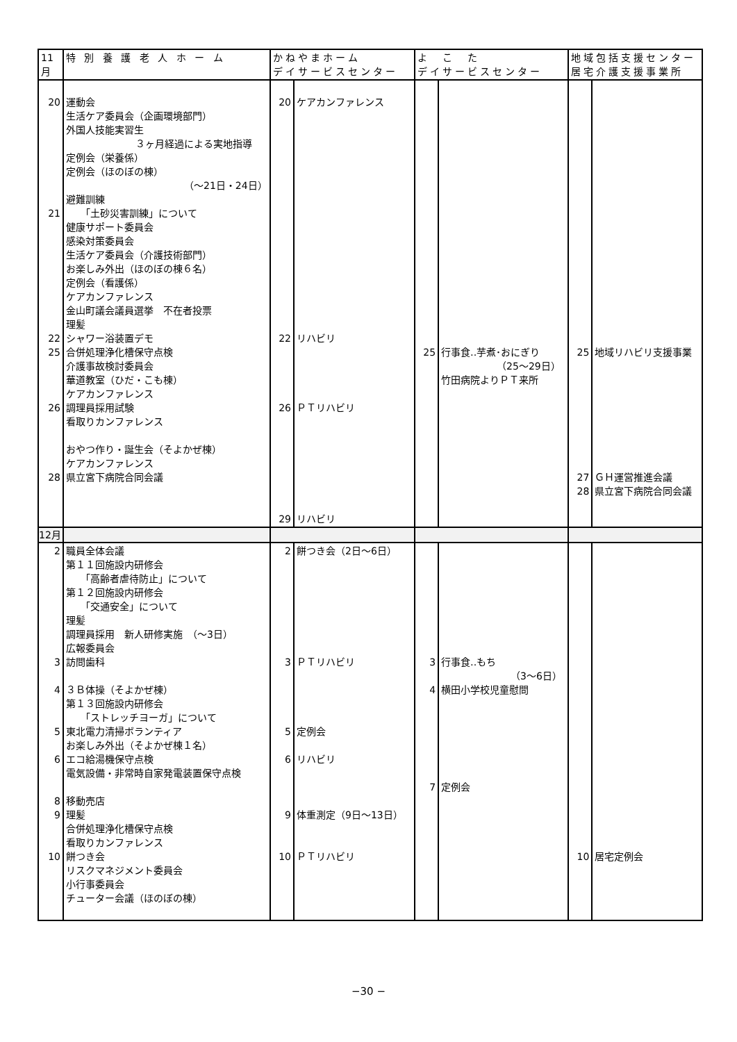| 11月 | 特 別 養 護 老 人 ホ ー ム | かねやまホーム デイサービスセンター | | よ こ た デイサービスセンター | | 地域包括支援センター 居宅介護支援事業所 | |
| --- | --- | --- | --- | --- | --- | --- | --- |
| 20 21 22 25 26 28 | 運動会 生活ケア委員会（企画環境部門） 外国人技能実習生 ３ヶ月経過による実地指導 定例会（栄養係） 定例会（ほのぼの棟） （～21日・24日） 避難訓練 「土砂災害訓練」について 健康サポート委員会 感染対策委員会 生活ケア委員会（介護技術部門） お楽しみ外出（ほのぼの棟６名） 定例会（看護係） ケアカンファレンス 金山町議会議員選挙 不在者投票 理髪 シャワー浴装置デモ 合併処理浄化槽保守点検 介護事故検討委員会 華道教室（ひだ・こも棟） ケアカンファレンス 調理員採用試験 看取りカンファレンス おやつ作り・誕生会（そよかぜ棟） ケアカンファレンス 県立宮下病院合同会議 | 20 22 26 29 | ケアカンファレンス リハビリ ＰＴリハビリ リハビリ | 25 | 行事食‥芋煮･おにぎり （25～29日） 竹田病院よりＰＴ来所 | 25 27 28 | 地域リハビリ支援事業 ＧＨ運営推進会議 県立宮下病院合同会議 |
| 12月 | | | | | | | |
| 2 3 4 5 6 8 9 10 | 職員全体会議 第１１回施設内研修会 「高齢者虐待防止」について 第１２回施設内研修会 「交通安全」について 理髪 調理員採用 新人研修実施 （～3日） 広報委員会 訪問歯科 ３Ｂ体操（そよかぜ棟） 第１３回施設内研修会 「ストレッチヨーガ」について 東北電力清掃ボランティア お楽しみ外出（そよかぜ棟１名） エコ給湯機保守点検 電気設備・非常時自家発電装置保守点検 移動売店 理髪 合併処理浄化槽保守点検 看取りカンファレンス 餅つき会 リスクマネジメント委員会 小行事委員会 チューター会議（ほのぼの棟） | 2 3 5 6 9 10 | 餅つき会（2日～6日） ＰＴリハビリ 定例会 リハビリ 体重測定（9日～13日） ＰＴリハビリ | 3 4 7 | 行事食‥もち （3～6日） 横田小学校児童慰問 定例会 | 10 | 居宅定例会 |
−30 −